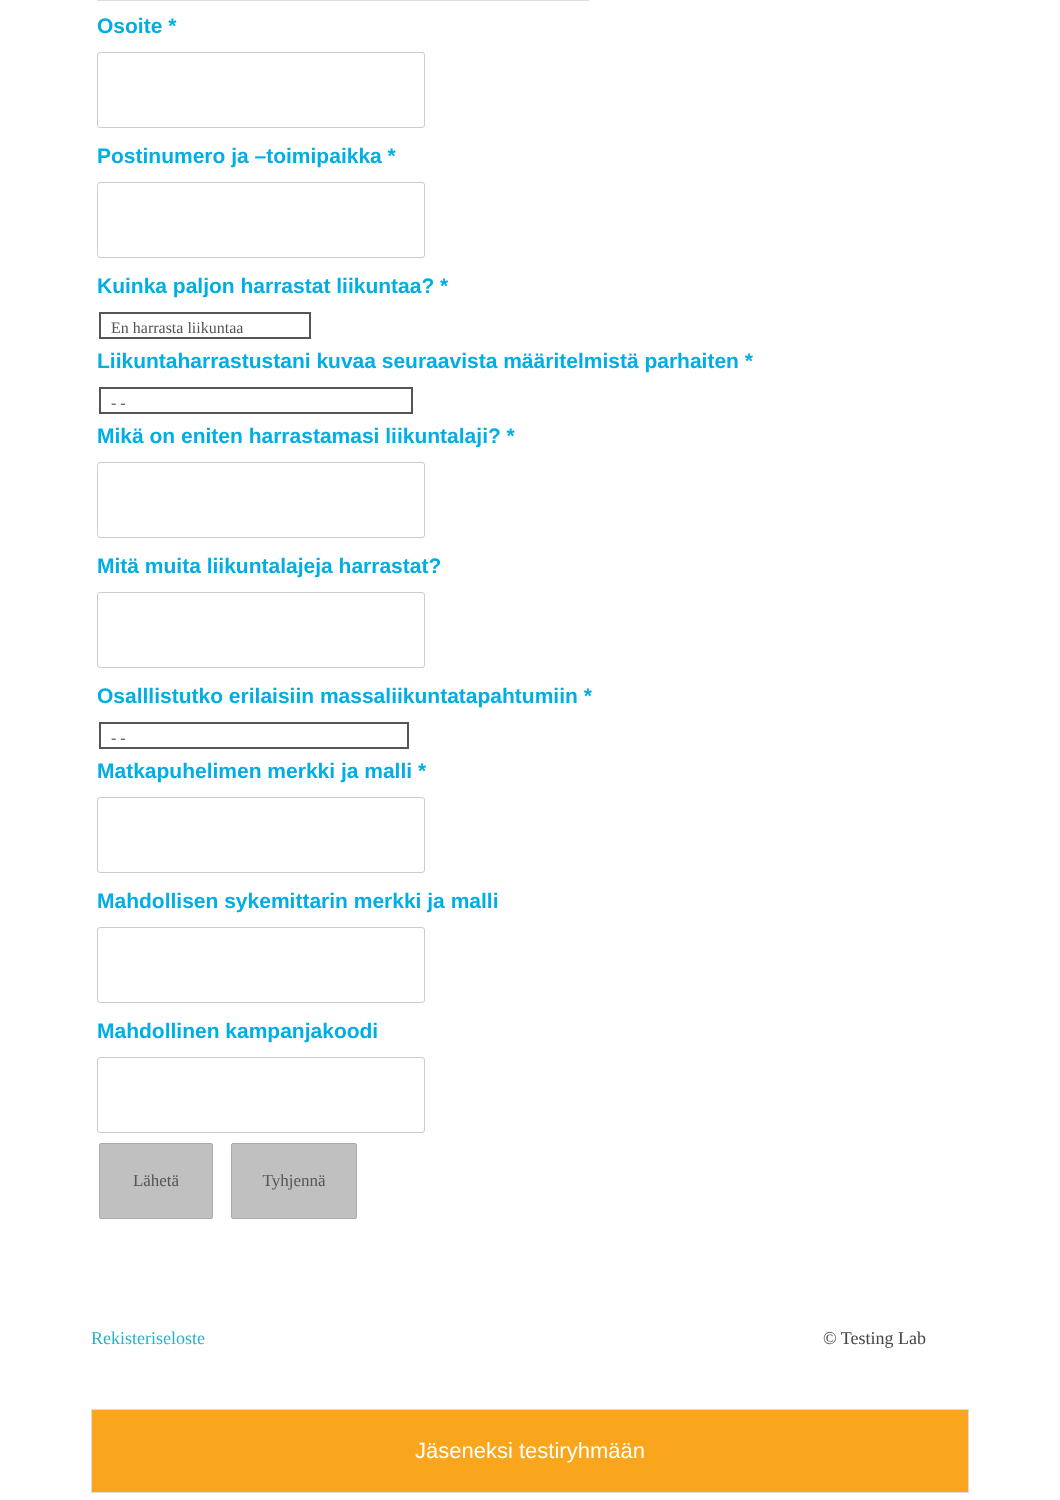Osoite *
Postinumero ja –toimipaikka *
Kuinka paljon harrastat liikuntaa? *
En harrasta liikuntaa
Liikuntaharrastustani kuvaa seuraavista määritelmistä parhaiten *
- -
Mikä on eniten harrastamasi liikuntalaji? *
Mitä muita liikuntalajeja harrastat?
Osalllistutko erilaisiin massaliikuntatapahtumiin *
- -
Matkapuhelimen merkki ja malli *
Mahdollisen sykemittarin merkki ja malli
Mahdollinen kampanjakoodi
Lähetä Tyhjennä
Rekisteriseloste © Testing Lab
Jäseneksi testiryhmään